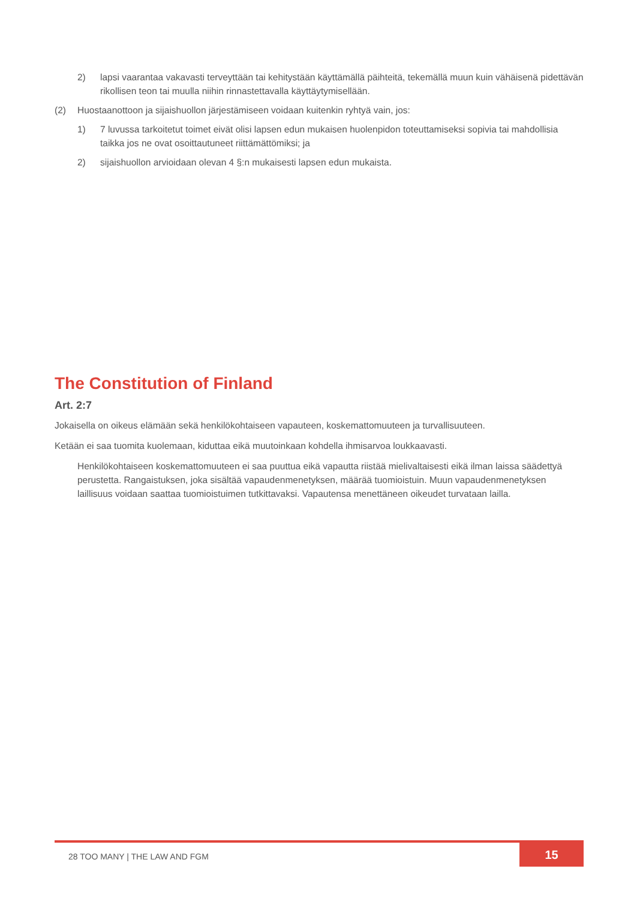2) lapsi vaarantaa vakavasti terveyttään tai kehitystään käyttämällä päihteitä, tekemällä muun kuin vähäisenä pidettävän rikollisen teon tai muulla niihin rinnastettavalla käyttäytymisellään.
(2) Huostaanottoon ja sijaishuollon järjestämiseen voidaan kuitenkin ryhtyä vain, jos:
1) 7 luvussa tarkoitetut toimet eivät olisi lapsen edun mukaisen huolenpidon toteuttamiseksi sopivia tai mahdollisia taikka jos ne ovat osoittautuneet riittämättömiksi; ja
2) sijaishuollon arvioidaan olevan 4 §:n mukaisesti lapsen edun mukaista.
The Constitution of Finland
Art. 2:7
Jokaisella on oikeus elämään sekä henkilökohtaiseen vapauteen, koskemattomuuteen ja turvallisuuteen.
Ketään ei saa tuomita kuolemaan, kiduttaa eikä muutoinkaan kohdella ihmisarvoa loukkaavasti.
Henkilökohtaiseen koskemattomuuteen ei saa puuttua eikä vapautta riistää mielivaltaisesti eikä ilman laissa säädettyä perustetta. Rangaistuksen, joka sisältää vapaudenmenetyksen, määrää tuomioistuin. Muun vapaudenmenetyksen laillisuus voidaan saattaa tuomioistuimen tutkittavaksi. Vapautensa menettäneen oikeudet turvataan lailla.
28 TOO MANY | THE LAW AND FGM
15